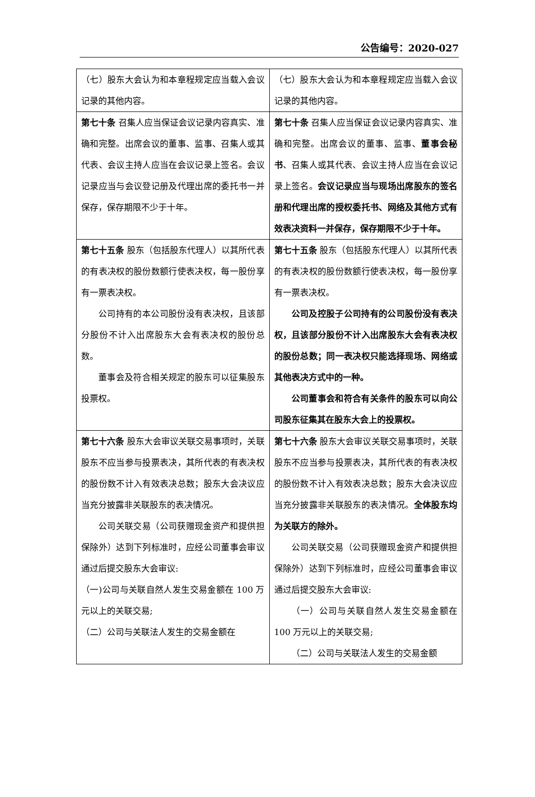公告编号：2020-027
| （七）股东大会认为和本章程规定应当载入会议记录的其他内容。 | （七）股东大会认为和本章程规定应当载入会议记录的其他内容。 |
| 第七十条 召集人应当保证会议记录内容真实、准确和完整。出席会议的董事、监事、召集人或其代表、会议主持人应当在会议记录上签名。会议记录应当与会议登记册及代理出席的委托书一并保存，保存期限不少于十年。 | 第七十条 召集人应当保证会议记录内容真实、准确和完整。出席会议的董事、监事、 董事会秘书 、召集人或其代表、会议主持人应当在会议记录上签名。 会议记录应当与现场出席股东的签名册和代理出席的授权委托书、网络及其他方式有效表决资料一并保存，保存期限不少于十年。 |
| 第七十五条 股东（包括股东代理人）以其所代表的有表决权的股份数额行使表决权，每一股份享有一票表决权。 公司持有的本公司股份没有表决权，且该部分股份不计入出席股东大会有表决权的股份总数。 董事会及符合相关规定的股东可以征集股东投票权。 | 第七十五条 股东（包括股东代理人）以其所代表的有表决权的股份数额行使表决权，每一股份享有一票表决权。 公司及控股子公司持有的公司股份没有表决权，且该部分股份不计入出席股东大会有表决权的股份总数；同一表决权只能选择现场、网络或其他表决方式中的一种。 公司董事会和符合有关条件的股东可以向公司股东征集其在股东大会上的投票权。 |
| 第七十六条 股东大会审议关联交易事项时，关联股东不应当参与投票表决，其所代表的有表决权的股份数不计入有效表决总数；股东大会决议应当充分披露非关联股东的表决情况。 公司关联交易（公司获赠现金资产和提供担保除外）达到下列标准时，应经公司董事会审议通过后提交股东大会审议: （一)公司与关联自然人发生交易金额在 100 万元以上的关联交易; （二）公司与关联法人发生的交易金额在 | 第七十六条 股东大会审议关联交易事项时，关联股东不应当参与投票表决，其所代表的有表决权的股份数不计入有效表决总数；股东大会决议应当充分披露非关联股东的表决情况。 全体股东均为关联方的除外。 公司关联交易（公司获赠现金资产和提供担保除外）达到下列标准时，应经公司董事会审议通过后提交股东大会审议: （一）公司与关联自然人发生交易金额在 100 万元以上的关联交易; （二）公司与关联法人发生的交易金额 |